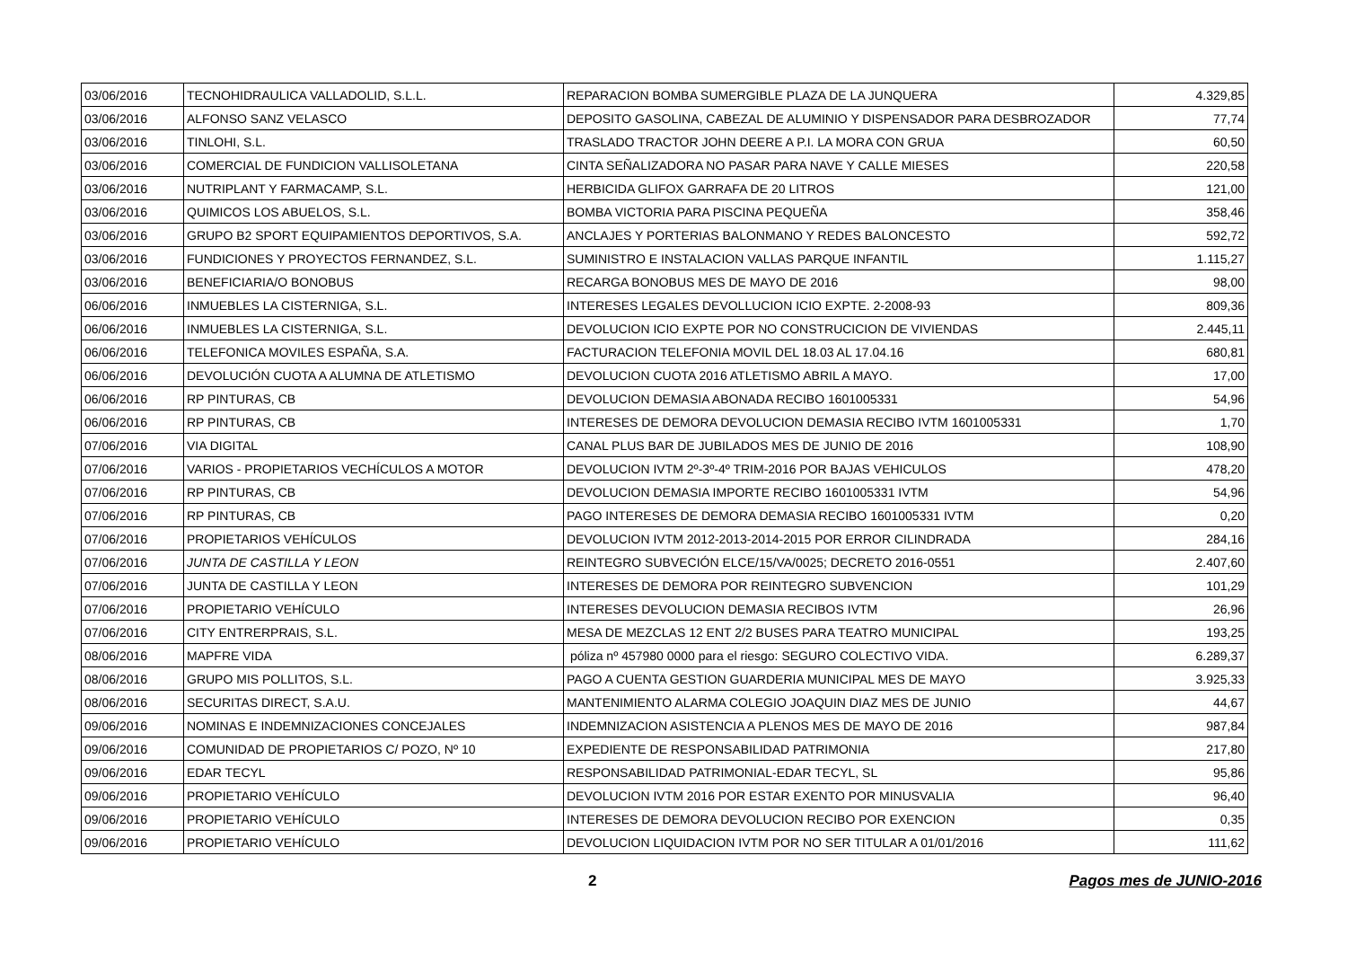| 03/06/2016 | TECNOHIDRAULICA VALLADOLID, S.L.L. | REPARACION BOMBA SUMERGIBLE PLAZA DE LA JUNQUERA | 4.329,85 |
| 03/06/2016 | ALFONSO SANZ VELASCO | DEPOSITO GASOLINA, CABEZAL DE ALUMINIO Y DISPENSADOR PARA DESBROZADOR | 77,74 |
| 03/06/2016 | TINLOHI, S.L. | TRASLADO TRACTOR JOHN DEERE A P.I. LA MORA CON GRUA | 60,50 |
| 03/06/2016 | COMERCIAL DE FUNDICION VALLISOLETANA | CINTA SEÑALIZADORA NO PASAR PARA NAVE Y CALLE MIESES | 220,58 |
| 03/06/2016 | NUTRIPLANT Y FARMACAMP, S.L. | HERBICIDA GLIFOX GARRAFA DE 20 LITROS | 121,00 |
| 03/06/2016 | QUIMICOS LOS ABUELOS, S.L. | BOMBA VICTORIA PARA PISCINA PEQUEÑA | 358,46 |
| 03/06/2016 | GRUPO B2 SPORT EQUIPAMIENTOS DEPORTIVOS, S.A. | ANCLAJES Y PORTERIAS BALONMANO Y REDES BALONCESTO | 592,72 |
| 03/06/2016 | FUNDICIONES Y PROYECTOS FERNANDEZ, S.L. | SUMINISTRO E INSTALACION VALLAS PARQUE INFANTIL | 1.115,27 |
| 03/06/2016 | BENEFICIARIA/O BONOBUS | RECARGA BONOBUS MES DE MAYO DE 2016 | 98,00 |
| 06/06/2016 | INMUEBLES LA CISTERNIGA, S.L. | INTERESES LEGALES DEVOLLUCION ICIO EXPTE. 2-2008-93 | 809,36 |
| 06/06/2016 | INMUEBLES LA CISTERNIGA, S.L. | DEVOLUCION ICIO EXPTE POR NO CONSTRUCICION DE VIVIENDAS | 2.445,11 |
| 06/06/2016 | TELEFONICA MOVILES ESPAÑA, S.A. | FACTURACION TELEFONIA MOVIL DEL 18.03 AL 17.04.16 | 680,81 |
| 06/06/2016 | DEVOLUCIÓN CUOTA A ALUMNA DE ATLETISMO | DEVOLUCION CUOTA 2016 ATLETISMO ABRIL A MAYO. | 17,00 |
| 06/06/2016 | RP PINTURAS, CB | DEVOLUCION DEMASIA ABONADA RECIBO 1601005331 | 54,96 |
| 06/06/2016 | RP PINTURAS, CB | INTERESES DE DEMORA DEVOLUCION DEMASIA RECIBO IVTM 1601005331 | 1,70 |
| 07/06/2016 | VIA DIGITAL | CANAL PLUS BAR DE JUBILADOS MES DE JUNIO DE 2016 | 108,90 |
| 07/06/2016 | VARIOS - PROPIETARIOS VECHÍCULOS A MOTOR | DEVOLUCION IVTM 2º-3º-4º TRIM-2016 POR BAJAS VEHICULOS | 478,20 |
| 07/06/2016 | RP PINTURAS, CB | DEVOLUCION DEMASIA IMPORTE RECIBO 1601005331 IVTM | 54,96 |
| 07/06/2016 | RP PINTURAS, CB | PAGO INTERESES DE DEMORA DEMASIA RECIBO 1601005331 IVTM | 0,20 |
| 07/06/2016 | PROPIETARIOS VEHÍCULOS | DEVOLUCION IVTM 2012-2013-2014-2015 POR ERROR CILINDRADA | 284,16 |
| 07/06/2016 | JUNTA DE CASTILLA Y LEON | REINTEGRO SUBVECIÓN ELCE/15/VA/0025; DECRETO 2016-0551 | 2.407,60 |
| 07/06/2016 | JUNTA DE CASTILLA Y LEON | INTERESES DE DEMORA POR REINTEGRO SUBVENCION | 101,29 |
| 07/06/2016 | PROPIETARIO VEHÍCULO | INTERESES DEVOLUCION DEMASIA RECIBOS IVTM | 26,96 |
| 07/06/2016 | CITY ENTRERPRAIS, S.L. | MESA DE MEZCLAS 12 ENT 2/2 BUSES PARA TEATRO MUNICIPAL | 193,25 |
| 08/06/2016 | MAPFRE VIDA | póliza nº 457980 0000 para el riesgo: SEGURO COLECTIVO VIDA. | 6.289,37 |
| 08/06/2016 | GRUPO MIS POLLITOS, S.L. | PAGO A CUENTA GESTION GUARDERIA MUNICIPAL MES DE MAYO | 3.925,33 |
| 08/06/2016 | SECURITAS DIRECT, S.A.U. | MANTENIMIENTO ALARMA COLEGIO JOAQUIN DIAZ MES DE JUNIO | 44,67 |
| 09/06/2016 | NOMINAS E INDEMNIZACIONES CONCEJALES | INDEMNIZACION ASISTENCIA A PLENOS MES DE MAYO DE 2016 | 987,84 |
| 09/06/2016 | COMUNIDAD DE PROPIETARIOS C/ POZO, Nº 10 | EXPEDIENTE DE RESPONSABILIDAD PATRIMONIA | 217,80 |
| 09/06/2016 | EDAR TECYL | RESPONSABILIDAD PATRIMONIAL-EDAR TECYL, SL | 95,86 |
| 09/06/2016 | PROPIETARIO VEHÍCULO | DEVOLUCION IVTM 2016 POR ESTAR EXENTO POR MINUSVALIA | 96,40 |
| 09/06/2016 | PROPIETARIO VEHÍCULO | INTERESES DE DEMORA DEVOLUCION RECIBO POR EXENCION | 0,35 |
| 09/06/2016 | PROPIETARIO VEHÍCULO | DEVOLUCION LIQUIDACION IVTM POR NO SER TITULAR A 01/01/2016 | 111,62 |
2 Pagos mes de JUNIO-2016